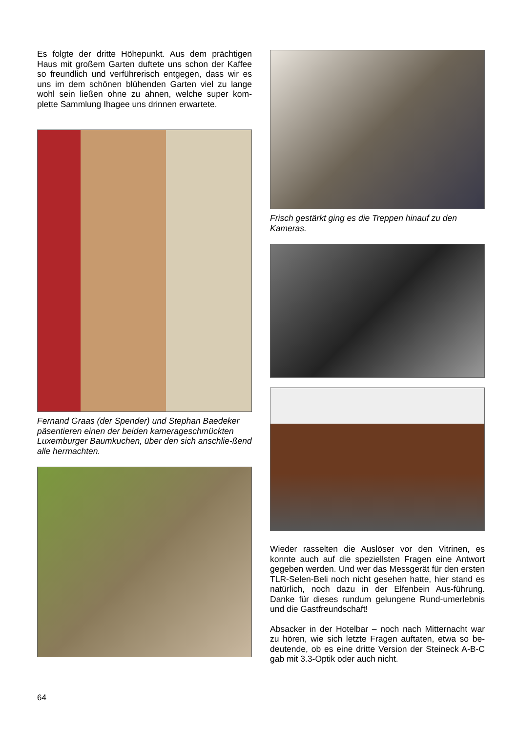Es folgte der dritte Höhepunkt. Aus dem prächtigen Haus mit großem Garten duftete uns schon der Kaffee so freundlich und verführerisch entgegen, dass wir es uns im dem schönen blühenden Garten viel zu lange wohl sein ließen ohne zu ahnen, welche super kom-plette Sammlung Ihagee uns drinnen erwartete.
Fernand Graas (der Spender) und Stephan Baedeker päsentieren einen der beiden kamerageschmückten Luxemburger Baumkuchen, über den sich anschlie-ßend alle hermachten.
Frisch gestärkt ging es die Treppen hinauf zu den Kameras.
Wieder rasselten die Auslöser vor den Vitrinen, es konnte auch auf die speziellsten Fragen eine Antwort gegeben werden. Und wer das Messgerät für den ersten TLR-Selen-Beli noch nicht gesehen hatte, hier stand es natürlich, noch dazu in der Elfenbein Aus-führung. Danke für dieses rundum gelungene Rund-umerlebnis und die Gastfreundschaft!
Absacker in der Hotelbar – noch nach Mitternacht war zu hören, wie sich letzte Fragen auftaten, etwa so be-deutende, ob es eine dritte Version der Steineck A-B-C gab mit 3.3-Optik oder auch nicht.
64